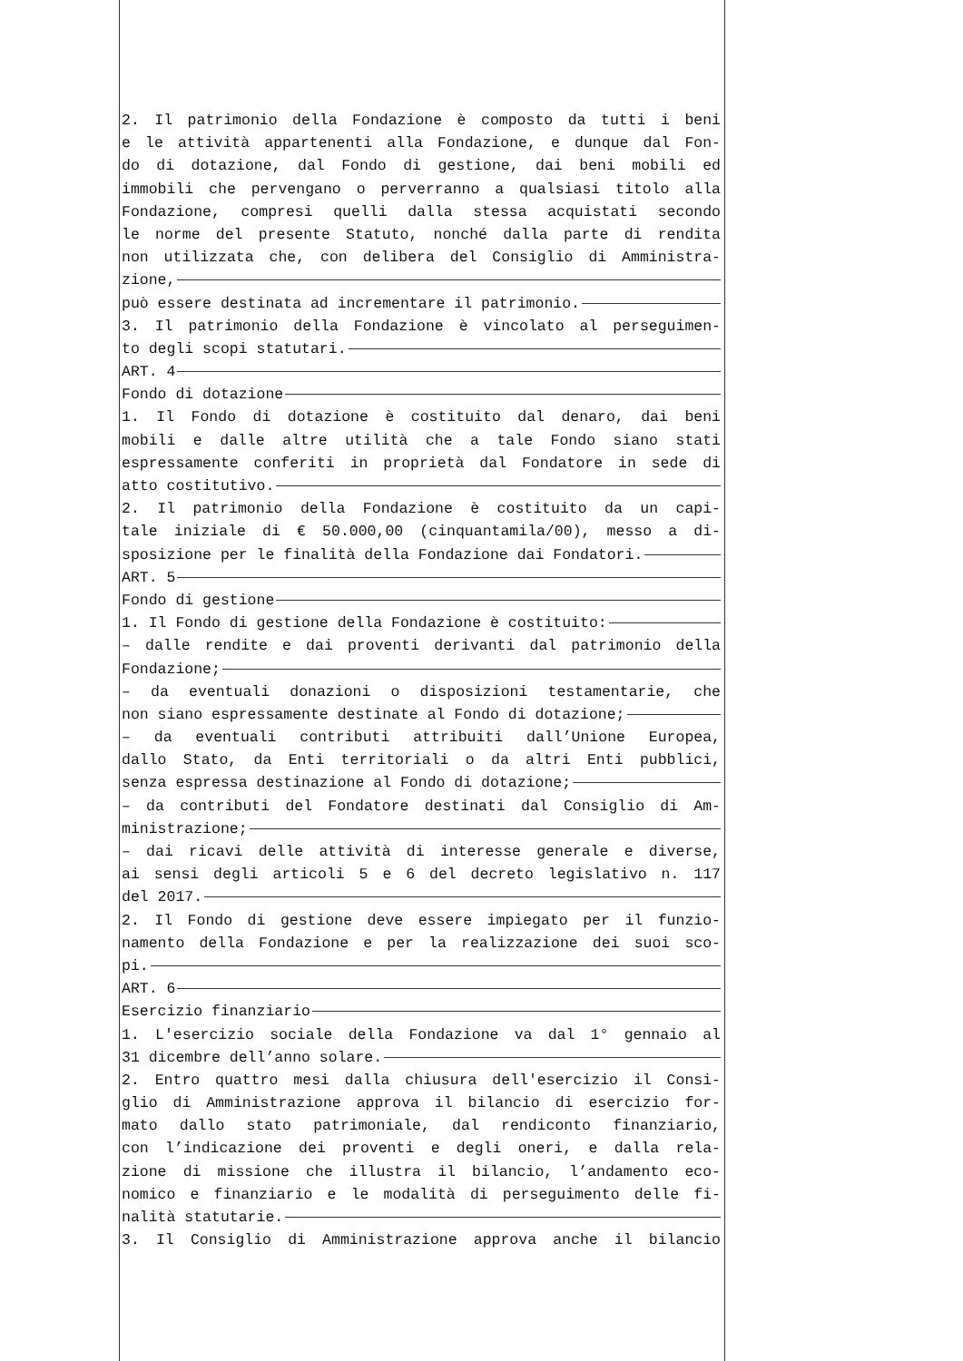2. Il patrimonio della Fondazione è composto da tutti i beni
e le attività appartenenti alla Fondazione, e dunque dal Fon-
do di dotazione, dal Fondo di gestione, dai beni mobili ed
immobili che pervengano o perverranno a qualsiasi titolo alla
Fondazione, compresi quelli dalla stessa acquistati secondo
le norme del presente Statuto, nonché dalla parte di rendita
non utilizzata che, con delibera del Consiglio di Amministra-
zione,
può essere destinata ad incrementare il patrimonio.
3. Il patrimonio della Fondazione è vincolato al perseguimen-
to degli scopi statutari.
ART. 4
Fondo di dotazione
1. Il Fondo di dotazione è costituito dal denaro, dai beni
mobili e dalle altre utilità che a tale Fondo siano stati
espressamente conferiti in proprietà dal Fondatore in sede di
atto costitutivo.
2. Il patrimonio della Fondazione è costituito da un capi-
tale iniziale di € 50.000,00 (cinquantamila/00), messo a di-
sposizione per le finalità della Fondazione dai Fondatori.
ART. 5
Fondo di gestione
1. Il Fondo di gestione della Fondazione è costituito:
– dalle rendite e dai proventi derivanti dal patrimonio della
Fondazione;
– da eventuali donazioni o disposizioni testamentarie, che
non siano espressamente destinate al Fondo di dotazione;
– da eventuali contributi attribuiti dall’Unione Europea,
dallo Stato, da Enti territoriali o da altri Enti pubblici,
senza espressa destinazione al Fondo di dotazione;
– da contributi del Fondatore destinati dal Consiglio di Am-
ministrazione;
– dai ricavi delle attività di interesse generale e diverse,
ai sensi degli articoli 5 e 6 del decreto legislativo n. 117
del 2017.
2. Il Fondo di gestione deve essere impiegato per il funzio-
namento della Fondazione e per la realizzazione dei suoi sco-
pi.
ART. 6
Esercizio finanziario
1. L'esercizio sociale della Fondazione va dal 1° gennaio al
31 dicembre dell’anno solare.
2. Entro quattro mesi dalla chiusura dell'esercizio il Consi-
glio di Amministrazione approva il bilancio di esercizio for-
mato dallo stato patrimoniale, dal rendiconto finanziario,
con l’indicazione dei proventi e degli oneri, e dalla rela-
zione di missione che illustra il bilancio, l’andamento eco-
nomico e finanziario e le modalità di perseguimento delle fi-
nalità statutarie.
3. Il Consiglio di Amministrazione approva anche il bilancio